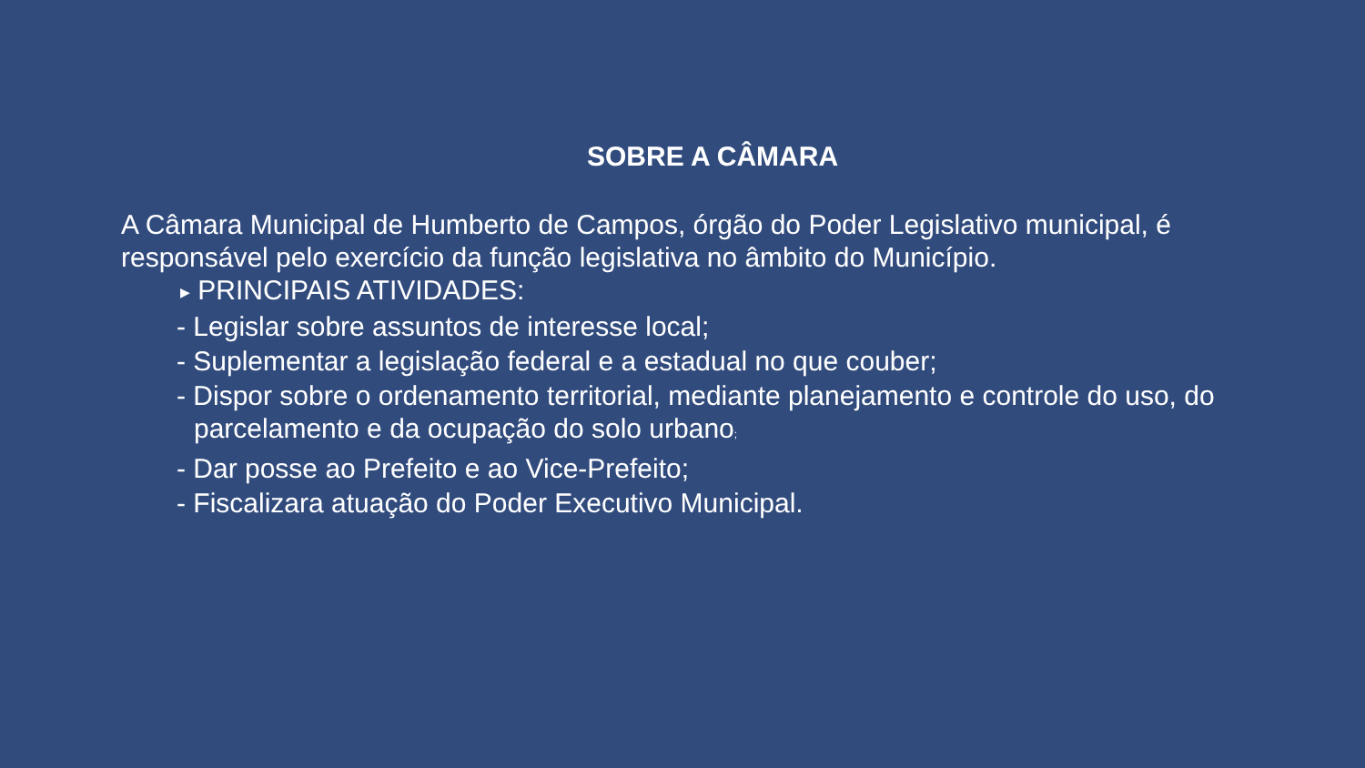SOBRE A CÂMARA
A Câmara Municipal de Humberto de Campos, órgão do Poder Legislativo municipal, é responsável pelo exercício da função legislativa no âmbito do Município.
▶ PRINCIPAIS ATIVIDADES:
- Legislar sobre assuntos de interesse local;
- Suplementar a legislação federal e a estadual no que couber;
- Dispor sobre o ordenamento territorial, mediante planejamento e controle do uso, do parcelamento e da ocupação do solo urbano;
- Dar posse ao Prefeito e ao Vice-Prefeito;
- Fiscalizara atuação do Poder Executivo Municipal.